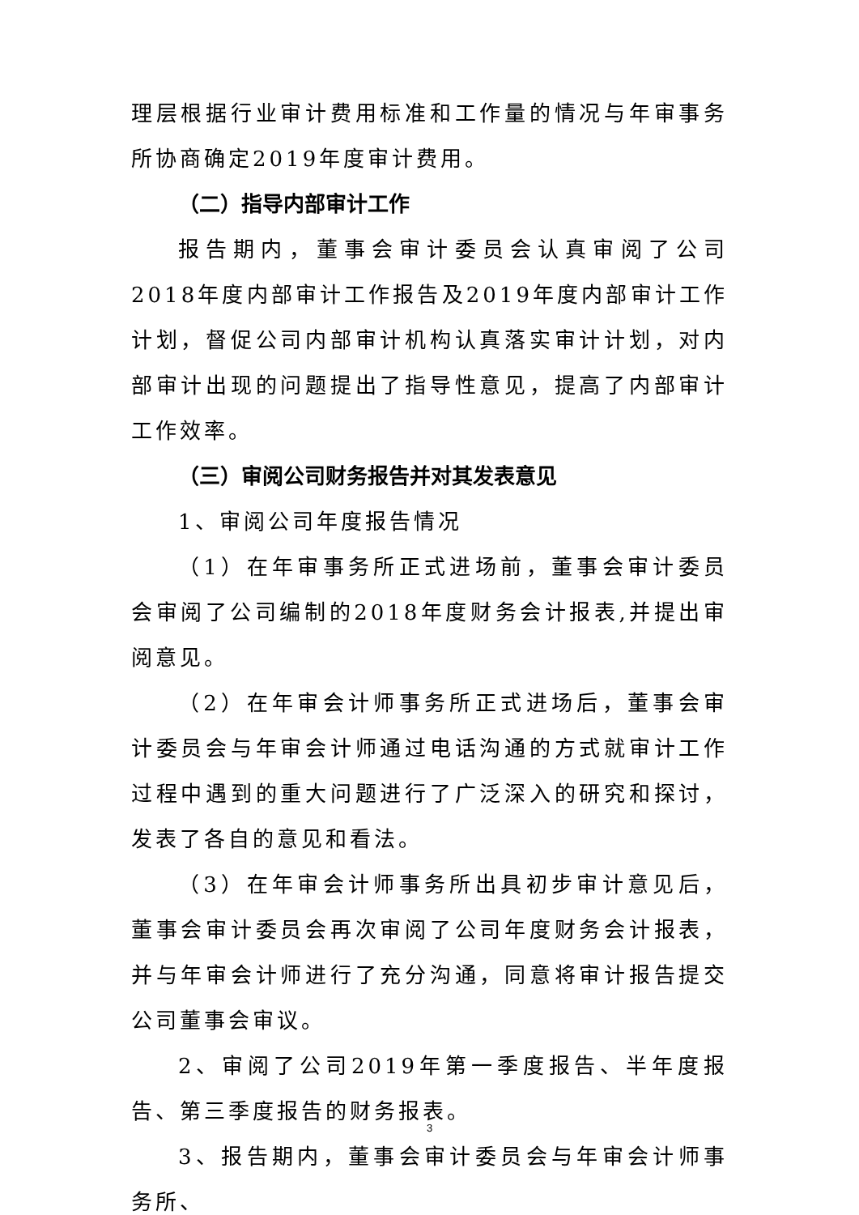理层根据行业审计费用标准和工作量的情况与年审事务所协商确定2019年度审计费用。
（二）指导内部审计工作
报告期内，董事会审计委员会认真审阅了公司2018年度内部审计工作报告及2019年度内部审计工作计划，督促公司内部审计机构认真落实审计计划，对内部审计出现的问题提出了指导性意见，提高了内部审计工作效率。
（三）审阅公司财务报告并对其发表意见
1、审阅公司年度报告情况
（1）在年审事务所正式进场前，董事会审计委员会审阅了公司编制的2018年度财务会计报表,并提出审阅意见。
（2）在年审会计师事务所正式进场后，董事会审计委员会与年审会计师通过电话沟通的方式就审计工作过程中遇到的重大问题进行了广泛深入的研究和探讨，发表了各自的意见和看法。
（3）在年审会计师事务所出具初步审计意见后，董事会审计委员会再次审阅了公司年度财务会计报表，并与年审会计师进行了充分沟通，同意将审计报告提交公司董事会审议。
2、审阅了公司2019年第一季度报告、半年度报告、第三季度报告的财务报表。
3、报告期内，董事会审计委员会与年审会计师事务所、
3